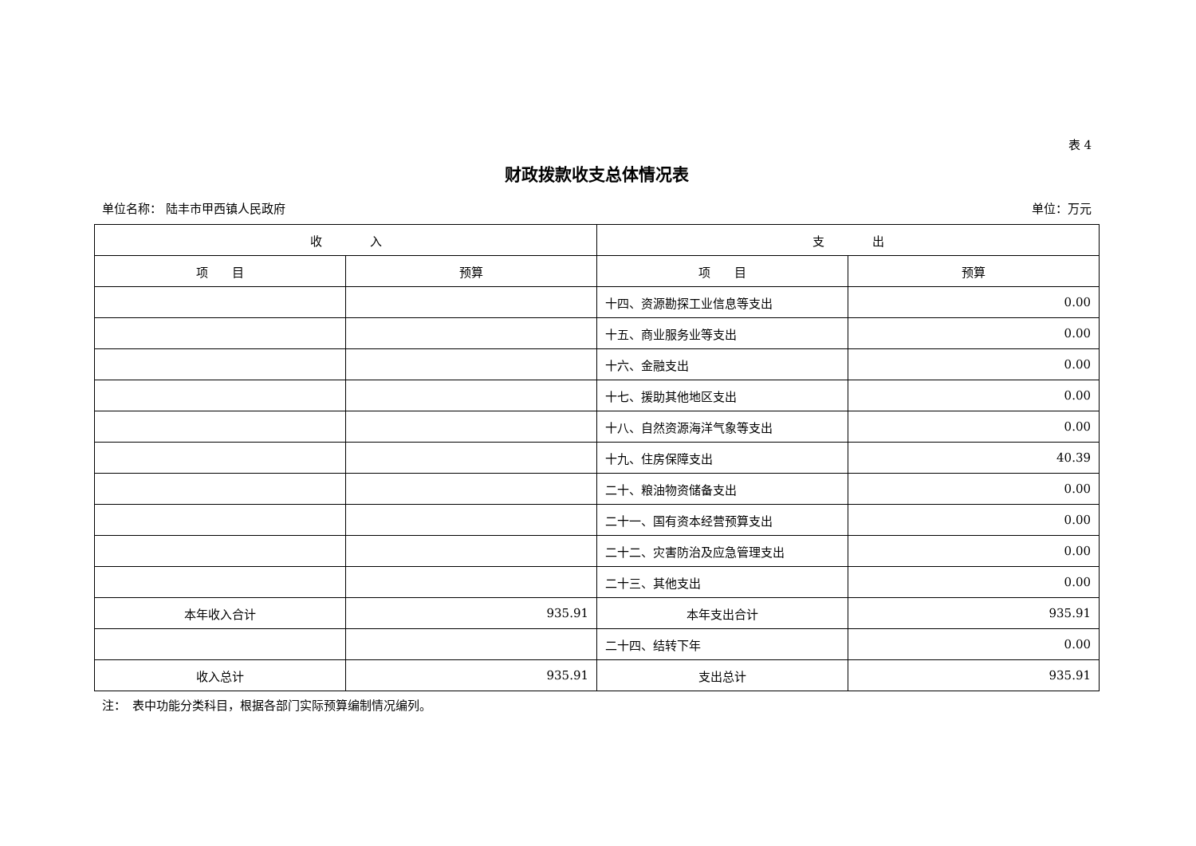表 4
财政拨款收支总体情况表
单位名称： 陆丰市甲西镇人民政府 单位：万元
| 收 入 | | 支 出 | |
| --- | --- | --- | --- |
| 项 目 | 预算 | 项 目 | 预算 |
| | | 十四、资源勘探工业信息等支出 | 0.00 |
| | | 十五、商业服务业等支出 | 0.00 |
| | | 十六、金融支出 | 0.00 |
| | | 十七、援助其他地区支出 | 0.00 |
| | | 十八、自然资源海洋气象等支出 | 0.00 |
| | | 十九、住房保障支出 | 40.39 |
| | | 二十、粮油物资储备支出 | 0.00 |
| | | 二十一、国有资本经营预算支出 | 0.00 |
| | | 二十二、灾害防治及应急管理支出 | 0.00 |
| | | 二十三、其他支出 | 0.00 |
| 本年收入合计 | 935.91 | 本年支出合计 | 935.91 |
| | | 二十四、结转下年 | 0.00 |
| 收入总计 | 935.91 | 支出总计 | 935.91 |
注：　表中功能分类科目，根据各部门实际预算编制情况编列。